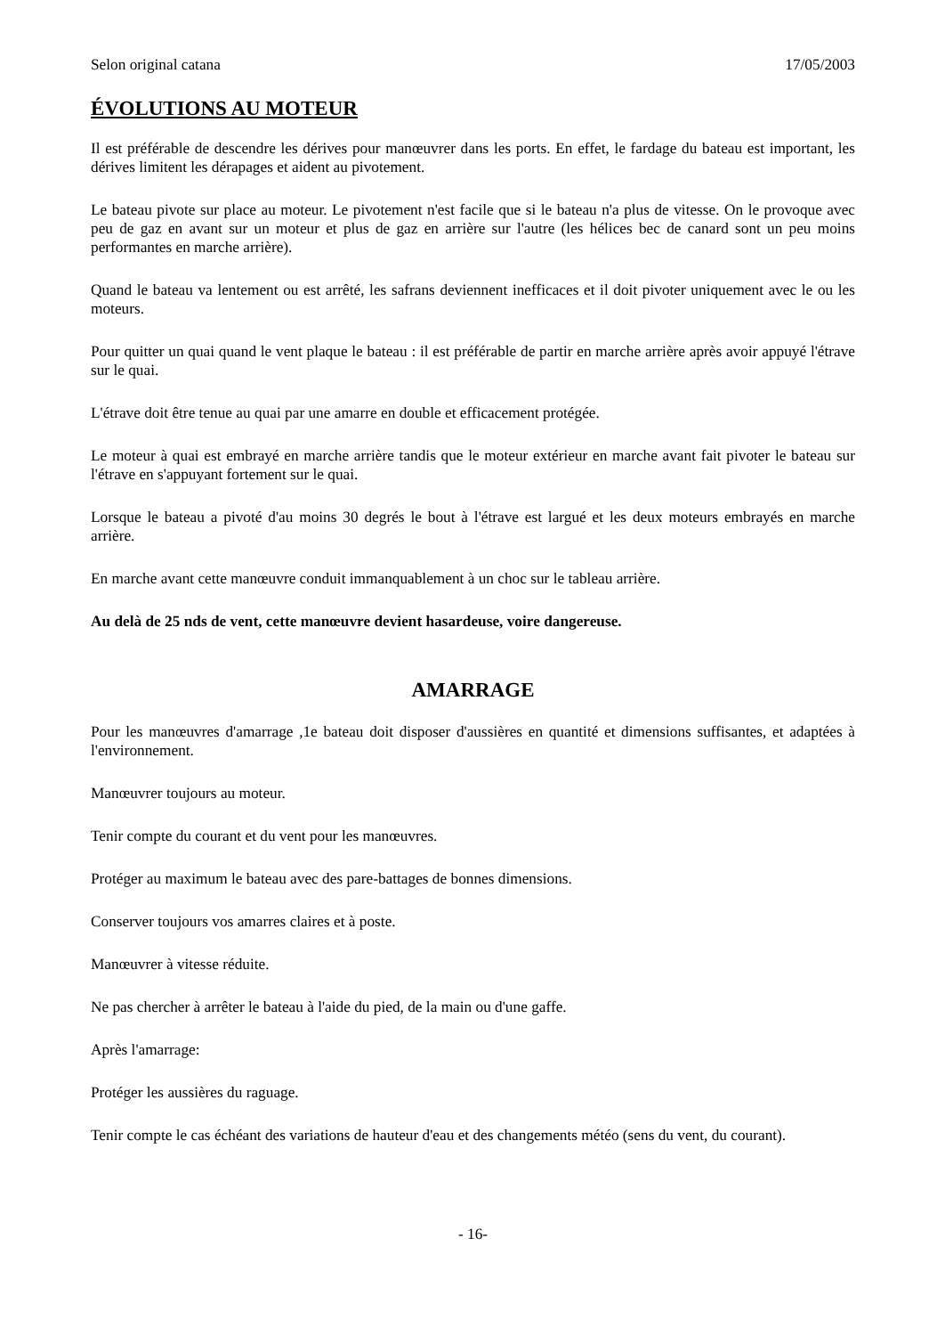Selon original catana 17/05/2003
ÉVOLUTIONS AU MOTEUR
Il est préférable de descendre les dérives pour manœuvrer dans les ports. En effet, le fardage du bateau est important, les dérives limitent les dérapages et aident au pivotement.
Le bateau pivote sur place au moteur. Le pivotement n'est facile que si le bateau n'a plus de vitesse. On le provoque avec peu de gaz en avant sur un moteur et plus de gaz en arrière sur l'autre (les hélices bec de canard sont un peu moins performantes en marche arrière).
Quand le bateau va lentement ou est arrêté, les safrans deviennent inefficaces et il doit pivoter uniquement avec le ou les moteurs.
Pour quitter un quai quand le vent plaque le bateau : il est préférable de partir en marche arrière après avoir appuyé l'étrave sur le quai.
L'étrave doit être tenue au quai par une amarre en double et efficacement protégée.
Le moteur à quai est embrayé en marche arrière tandis que le moteur extérieur en marche avant fait pivoter le bateau sur l'étrave en s'appuyant fortement sur le quai.
Lorsque le bateau a pivoté d'au moins 30 degrés le bout à l'étrave est largué et les deux moteurs embrayés en marche arrière.
En marche avant cette manœuvre conduit immanquablement à un choc sur le tableau arrière.
Au delà de 25 nds de vent, cette manœuvre devient hasardeuse, voire dangereuse.
AMARRAGE
Pour les manœuvres d'amarrage ,1e bateau doit disposer d'aussières en quantité et dimensions suffisantes, et adaptées à l'environnement.
Manœuvrer toujours au moteur.
Tenir compte du courant et du vent pour les manœuvres.
Protéger au maximum le bateau avec des pare-battages de bonnes dimensions.
Conserver toujours vos amarres claires et à poste.
Manœuvrer à vitesse réduite.
Ne pas chercher à arrêter le bateau à l'aide du pied, de la main ou d'une gaffe.
Après l'amarrage:
Protéger les aussières du raguage.
Tenir compte le cas échéant des variations de hauteur d'eau et des changements météo (sens du vent, du courant).
- 16-